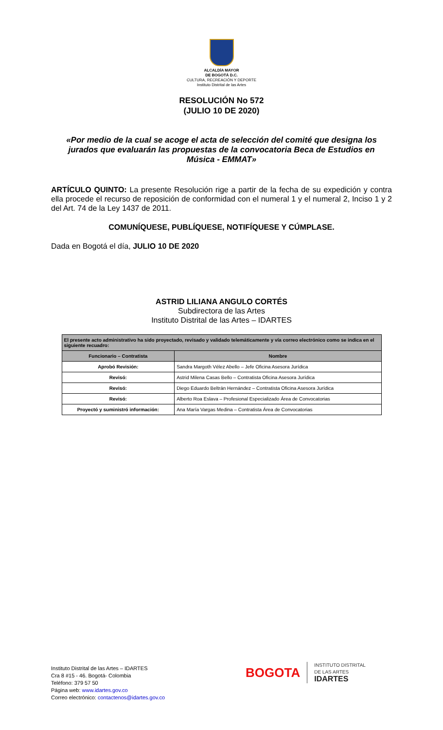ALCALDÍA MAYOR
DE BOGOTÁ D.C.
CULTURA, RECREACIÓN Y DEPORTE
Instituto Distrital de las Artes
RESOLUCIÓN No 572
(JULIO 10 DE 2020)
«Por medio de la cual se acoge el acta de selección del comité que designa los jurados que evaluarán las propuestas de la convocatoria Beca de Estudios en Música - EMMAT»
ARTÍCULO QUINTO: La presente Resolución rige a partir de la fecha de su expedición y contra ella procede el recurso de reposición de conformidad con el numeral 1 y el numeral 2, Inciso 1 y 2 del Art. 74 de la Ley 1437 de 2011.
COMUNÍQUESE, PUBLÍQUESE, NOTIFÍQUESE Y CÚMPLASE.
Dada en Bogotá el día, JULIO 10 DE 2020
ASTRID LILIANA ANGULO CORTÉS
Subdirectora de las Artes
Instituto Distrital de las Artes – IDARTES
| El presente acto administrativo ha sido proyectado, revisado y validado telemáticamente y vía correo electrónico como se indica en el siguiente recuadro: | |
| Funcionario – Contratista | Nombre |
| Aprobó Revisión: | Sandra Margoth Vélez Abello – Jefe Oficina Asesora Jurídica |
| Revisó: | Astrid Milena Casas Bello – Contratista Oficina Asesora Jurídica |
| Revisó: | Diego Eduardo Beltrán Hernández – Contratista Oficina Asesora Jurídica |
| Revisó: | Alberto Roa Eslava – Profesional Especializado Área de Convocatorias |
| Proyectó y suministró información: | Ana María Vargas Medina – Contratista Área de Convocatorias |
Instituto Distrital de las Artes – IDARTES
Cra 8 #15 - 46. Bogotá- Colombia
Teléfono: 379 57 50
Página web: www.idartes.gov.co
Correo electrónico: contactenos@idartes.gov.co
BOGOTA
INSTITUTO DISTRITAL
DE LAS ARTES
IDARTES